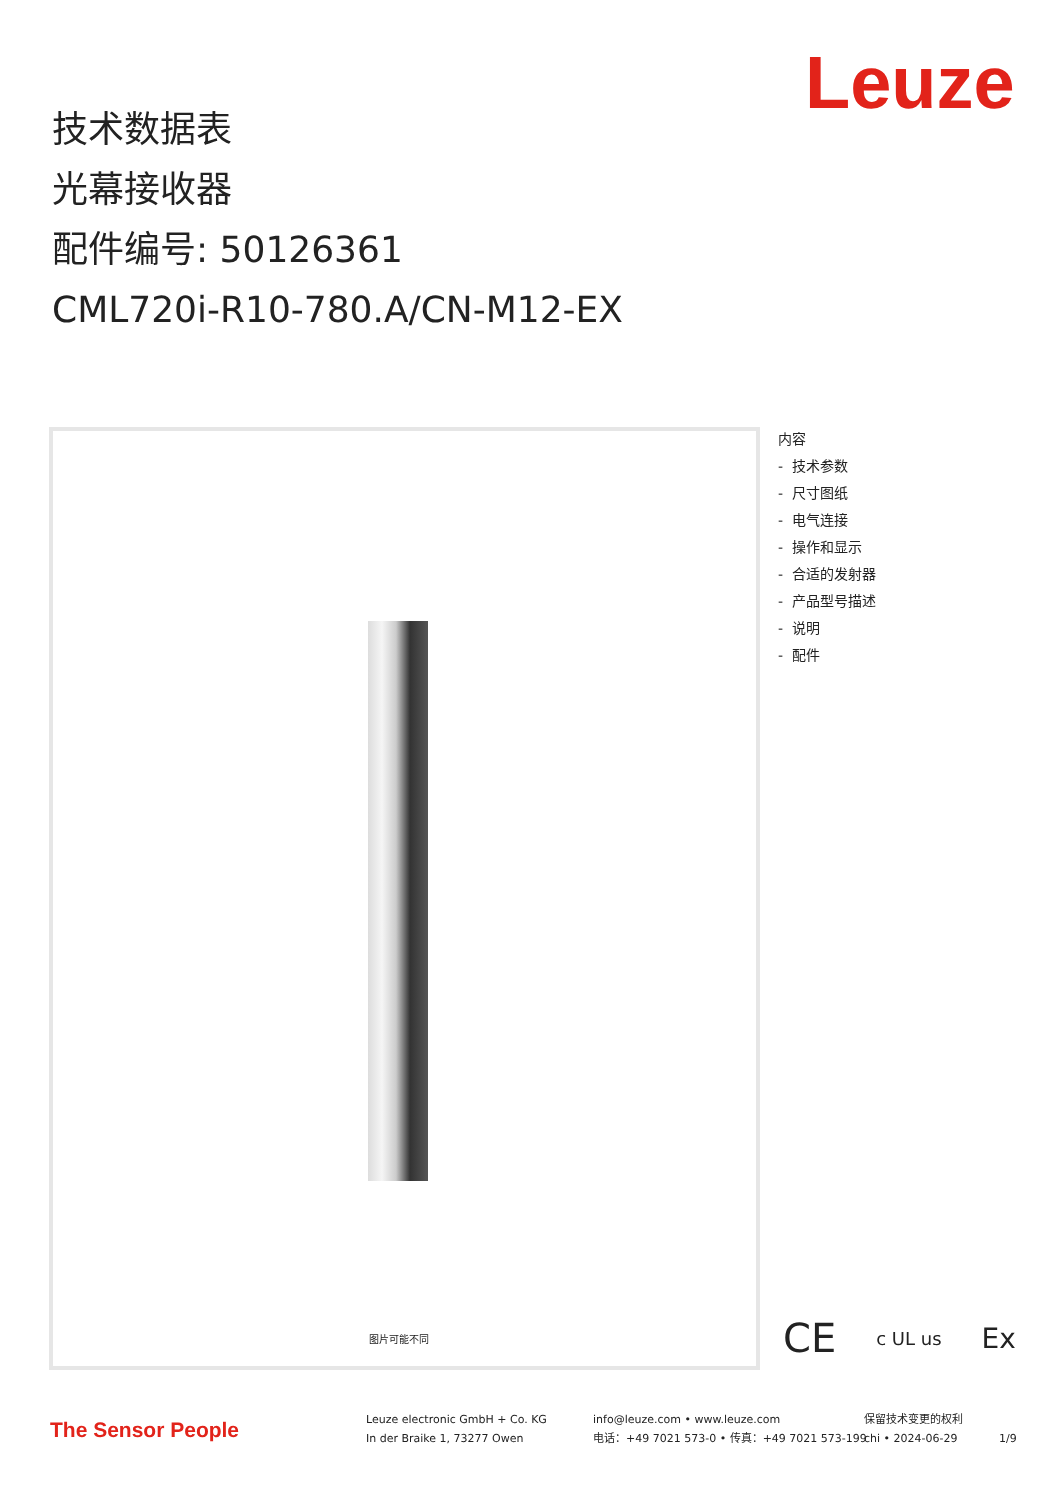Leuze
技术数据表
光幕接收器
配件编号: 50126361
CML720i-R10-780.A/CN-M12-EX
图片可能不同
内容
- 技术参数
- 尺寸图纸
- 电气连接
- 操作和显示
- 合适的发射器
- 产品型号描述
- 说明
- 配件
CE c UL us Ex
The Sensor People
Leuze electronic GmbH + Co. KG
In der Braike 1, 73277 Owen
info@leuze.com • www.leuze.com
电话：+49 7021 573-0 • 传真：+49 7021 573-199
保留技术变更的权利
chi • 2024-06-29
1/9